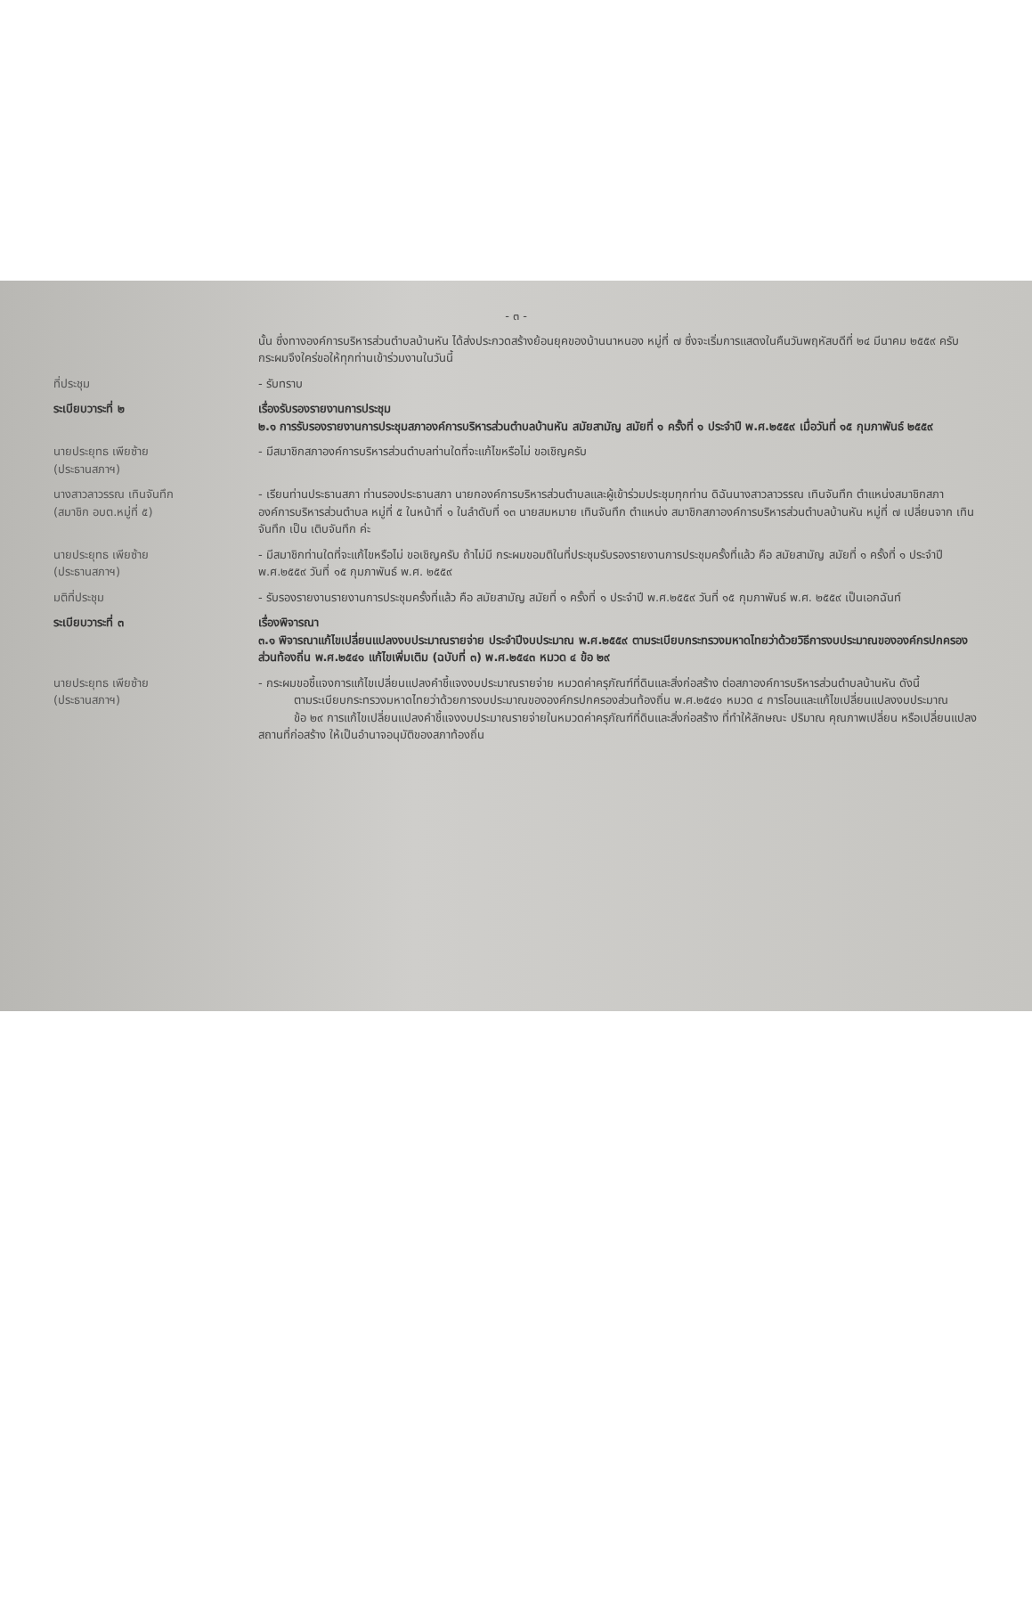- ๓ -
นั้น ซึ่งทางองค์การบริหารส่วนตำบลบ้านหัน ได้ส่งประกวดสร้างย้อนยุคของบ้านนาหนอง หมู่ที่ ๗ ซึ่งจะเริ่มการแสดงในคืนวันพฤหัสบดีที่ ๒๔ มีนาคม ๒๕๕๙ ครับ กระผมจึงใคร่ขอให้ทุกท่านเข้าร่วมงานในวันนี้
ที่ประชุม
- รับทราบ
ระเบียบวาระที่ ๒
เรื่องรับรองรายงานการประชุม
๒.๑ การรับรองรายงานการประชุมสภาองค์การบริหารส่วนตำบลบ้านหัน สมัยสามัญ สมัยที่ ๑ ครั้งที่ ๑ ประจำปี พ.ศ.๒๕๕๙ เมื่อวันที่ ๑๕ กุมภาพันธ์ ๒๕๕๙
นายประยุทธ เพียซ้าย
(ประธานสภาฯ)
- มีสมาชิกสภาองค์การบริหารส่วนตำบลท่านใดที่จะแก้ไขหรือไม่ ขอเชิญครับ
นางสาวลาวรรณ เทินจันทึก
(สมาชิก อบต.หมู่ที่ ๕)
- เรียนท่านประธานสภา ท่านรองประธานสภา นายกองค์การบริหารส่วนตำบลและผู้เข้าร่วมประชุมทุกท่าน ดิฉันนางสาวลาวรรณ เทินจันทึก ตำแหน่งสมาชิกสภาองค์การบริหารส่วนตำบล หมู่ที่ ๕ ในหน้าที่ ๑ ในลำดับที่ ๑๓ นายสมหมาย เทินจันทึก ตำแหน่ง สมาชิกสภาองค์การบริหารส่วนตำบลบ้านหัน หมู่ที่ ๗ เปลี่ยนจาก เทินจันทึก เป็น เติบจันทึก ค่ะ
นายประยุทธ เพียซ้าย
(ประธานสภาฯ)
- มีสมาชิกท่านใดที่จะแก้ไขหรือไม่ ขอเชิญครับ ถ้าไม่มี กระผมขอมติในที่ประชุมรับรองรายงานการประชุมครั้งที่แล้ว คือ สมัยสามัญ สมัยที่ ๑ ครั้งที่ ๑ ประจำปี พ.ศ.๒๕๕๙ วันที่ ๑๕ กุมภาพันธ์ พ.ศ. ๒๕๕๙
มติที่ประชุม
- รับรองรายงานรายงานการประชุมครั้งที่แล้ว คือ สมัยสามัญ สมัยที่ ๑ ครั้งที่ ๑ ประจำปี พ.ศ.๒๕๕๙ วันที่ ๑๕ กุมภาพันธ์ พ.ศ. ๒๕๕๙ เป็นเอกฉันท์
ระเบียบวาระที่ ๓
เรื่องพิจารณา
๓.๑ พิจารณาแก้ไขเปลี่ยนแปลงงบประมาณรายจ่าย ประจำปีงบประมาณ พ.ศ.๒๕๕๙ ตามระเบียบกระทรวงมหาดไทยว่าด้วยวิธีการงบประมาณขององค์กรปกครองส่วนท้องถิ่น พ.ศ.๒๕๔๑ แก้ไขเพิ่มเติม (ฉบับที่ ๓) พ.ศ.๒๕๔๓ หมวด ๔ ข้อ ๒๙
นายประยุทธ เพียซ้าย
(ประธานสภาฯ)
- กระผมขอชี้แจงการแก้ไขเปลี่ยนแปลงคำชี้แจงงบประมาณรายจ่าย หมวดค่าครุภัณฑ์ที่ดินและสิ่งก่อสร้าง ต่อสภาองค์การบริหารส่วนตำบลบ้านหัน ดังนี้
ตามระเบียบกระทรวงมหาดไทยว่าด้วยการงบประมาณขององค์กรปกครองส่วนท้องถิ่น พ.ศ.๒๕๔๑ หมวด ๔ การโอนและแก้ไขเปลี่ยนแปลงงบประมาณ
ข้อ ๒๙ การแก้ไขเปลี่ยนแปลงคำชี้แจงงบประมาณรายจ่ายในหมวดค่าครุภัณฑ์ที่ดินและสิ่งก่อสร้าง ที่ทำให้ลักษณะ ปริมาณ คุณภาพเปลี่ยน หรือเปลี่ยนแปลงสถานที่ก่อสร้าง ให้เป็นอำนาจอนุมัติของสภาท้องถิ่น